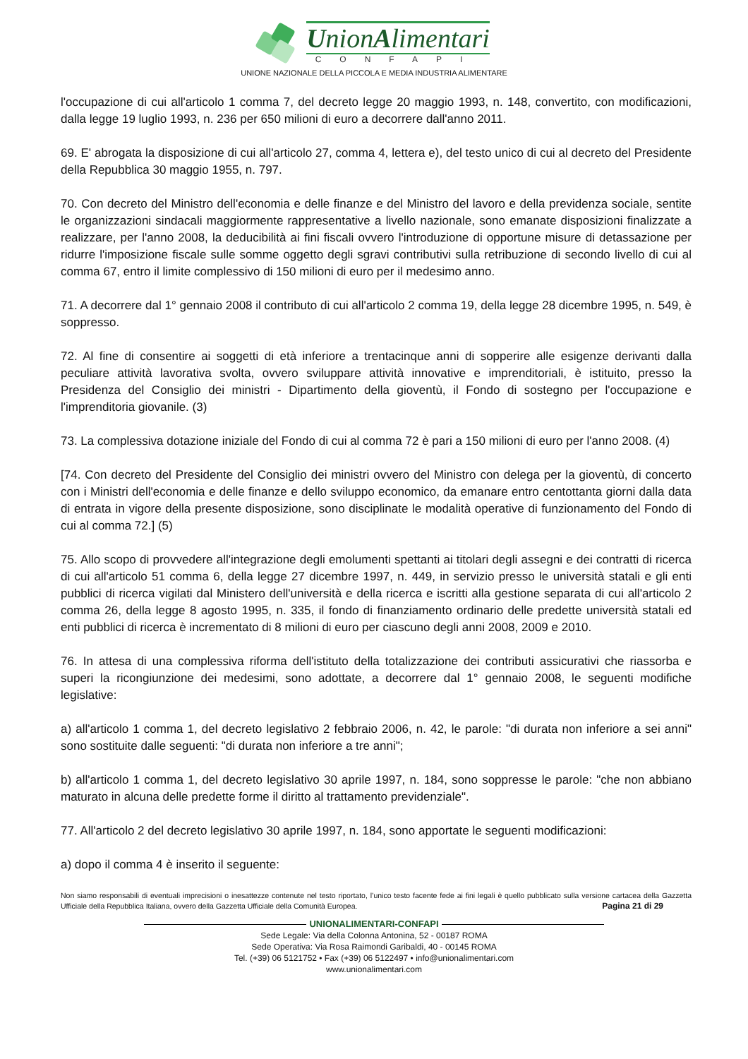UnionAlimentari
CONFAPI
UNIONE NAZIONALE DELLA PICCOLA E MEDIA INDUSTRIA ALIMENTARE
l'occupazione di cui all'articolo 1 comma 7, del decreto legge 20 maggio 1993, n. 148, convertito, con modificazioni, dalla legge 19 luglio 1993, n. 236 per 650 milioni di euro a decorrere dall'anno 2011.
69. E' abrogata la disposizione di cui all'articolo 27, comma 4, lettera e), del testo unico di cui al decreto del Presidente della Repubblica 30 maggio 1955, n. 797.
70. Con decreto del Ministro dell'economia e delle finanze e del Ministro del lavoro e della previdenza sociale, sentite le organizzazioni sindacali maggiormente rappresentative a livello nazionale, sono emanate disposizioni finalizzate a realizzare, per l'anno 2008, la deducibilità ai fini fiscali ovvero l'introduzione di opportune misure di detassazione per ridurre l'imposizione fiscale sulle somme oggetto degli sgravi contributivi sulla retribuzione di secondo livello di cui al comma 67, entro il limite complessivo di 150 milioni di euro per il medesimo anno.
71. A decorrere dal 1° gennaio 2008 il contributo di cui all'articolo 2 comma 19, della legge 28 dicembre 1995, n. 549, è soppresso.
72. Al fine di consentire ai soggetti di età inferiore a trentacinque anni di sopperire alle esigenze derivanti dalla peculiare attività lavorativa svolta, ovvero sviluppare attività innovative e imprenditoriali, è istituito, presso la Presidenza del Consiglio dei ministri - Dipartimento della gioventù, il Fondo di sostegno per l'occupazione e l'imprenditoria giovanile. (3)
73. La complessiva dotazione iniziale del Fondo di cui al comma 72 è pari a 150 milioni di euro per l'anno 2008. (4)
[74. Con decreto del Presidente del Consiglio dei ministri ovvero del Ministro con delega per la gioventù, di concerto con i Ministri dell'economia e delle finanze e dello sviluppo economico, da emanare entro centottanta giorni dalla data di entrata in vigore della presente disposizione, sono disciplinate le modalità operative di funzionamento del Fondo di cui al comma 72.] (5)
75. Allo scopo di provvedere all'integrazione degli emolumenti spettanti ai titolari degli assegni e dei contratti di ricerca di cui all'articolo 51 comma 6, della legge 27 dicembre 1997, n. 449, in servizio presso le università statali e gli enti pubblici di ricerca vigilati dal Ministero dell'università e della ricerca e iscritti alla gestione separata di cui all'articolo 2 comma 26, della legge 8 agosto 1995, n. 335, il fondo di finanziamento ordinario delle predette università statali ed enti pubblici di ricerca è incrementato di 8 milioni di euro per ciascuno degli anni 2008, 2009 e 2010.
76. In attesa di una complessiva riforma dell'istituto della totalizzazione dei contributi assicurativi che riassorba e superi la ricongiunzione dei medesimi, sono adottate, a decorrere dal 1° gennaio 2008, le seguenti modifiche legislative:
a) all'articolo 1 comma 1, del decreto legislativo 2 febbraio 2006, n. 42, le parole: "di durata non inferiore a sei anni" sono sostituite dalle seguenti: "di durata non inferiore a tre anni";
b) all'articolo 1 comma 1, del decreto legislativo 30 aprile 1997, n. 184, sono soppresse le parole: "che non abbiano maturato in alcuna delle predette forme il diritto al trattamento previdenziale".
77. All'articolo 2 del decreto legislativo 30 aprile 1997, n. 184, sono apportate le seguenti modificazioni:
a) dopo il comma 4 è inserito il seguente:
Non siamo responsabili di eventuali imprecisioni o inesattezze contenute nel testo riportato, l’unico testo facente fede ai fini legali è quello pubblicato sulla versione cartacea della Gazzetta Ufficiale della Repubblica Italiana, ovvero della Gazzetta Ufficiale della Comunità Europea. Pagina 21 di 29
UNIONALIMENTARI-CONFAPI
Sede Legale: Via della Colonna Antonina, 52 - 00187 ROMA
Sede Operativa: Via Rosa Raimondi Garibaldi, 40 - 00145 ROMA
Tel. (+39) 06 5121752 • Fax (+39) 06 5122497 • info@unionalimentari.com
www.unionalimentari.com